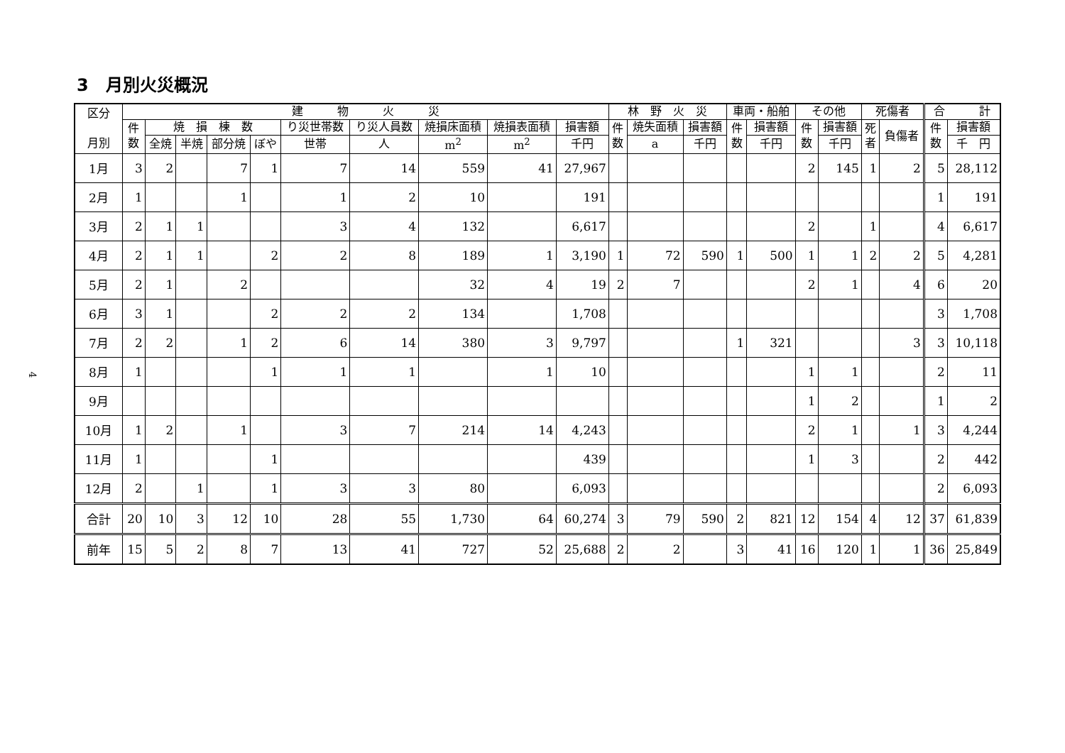4
3　月別火災概況
| 区分 月別 | 建 物 火 災 | | | | | | | | | | 林 野 火 災 | | | 車両・船舶 | | その他 | | 死傷者 | | 合 計 | |
| --- | --- | --- | --- | --- | --- | --- | --- | --- | --- | --- | --- | --- | --- | --- | --- | --- | --- | --- | --- | --- | --- |
| | 件 数 | 焼 損 棟 数 | | | | り災世帯数 | り災人員数 | 焼損床面積 | 焼損表面積 | 損害額 | 件 数 | 焼失面積 | 損害額 | 件 数 | 損害額 | 件 数 | 損害額 | 死 者 | 負傷者 | 件 数 | 損害額 |
| | | 全焼 | 半焼 | 部分焼 | ぼや | 世帯 | 人 | m<sup>2</sup> | m<sup>2</sup> | 千円 | | a | 千円 | | 千円 | | 千円 | | | | 千 円 |
| 1月 | 3 | 2 | | 7 | 1 | 7 | 14 | 559 | 41 | 27,967 | | | | | | 2 | 145 | 1 | 2 | 5 | 28,112 |
| 2月 | 1 | | | 1 | | 1 | 2 | 10 | | 191 | | | | | | | | | | 1 | 191 |
| 3月 | 2 | 1 | 1 | | | 3 | 4 | 132 | | 6,617 | | | | | | 2 | | 1 | | 4 | 6,617 |
| 4月 | 2 | 1 | 1 | | 2 | 2 | 8 | 189 | 1 | 3,190 | 1 | 72 | 590 | 1 | 500 | 1 | 1 | 2 | 2 | 5 | 4,281 |
| 5月 | 2 | 1 | | 2 | | | | 32 | 4 | 19 | 2 | 7 | | | | 2 | 1 | | 4 | 6 | 20 |
| 6月 | 3 | 1 | | | 2 | 2 | 2 | 134 | | 1,708 | | | | | | | | | | 3 | 1,708 |
| 7月 | 2 | 2 | | 1 | 2 | 6 | 14 | 380 | 3 | 9,797 | | | | 1 | 321 | | | | 3 | 3 | 10,118 |
| 8月 | 1 | | | | 1 | 1 | 1 | | 1 | 10 | | | | | | 1 | 1 | | | 2 | 11 |
| 9月 | | | | | | | | | | | | | | | | 1 | 2 | | | 1 | 2 |
| 10月 | 1 | 2 | | 1 | | 3 | 7 | 214 | 14 | 4,243 | | | | | | 2 | 1 | | 1 | 3 | 4,244 |
| 11月 | 1 | | | | 1 | | | | | 439 | | | | | | 1 | 3 | | | 2 | 442 |
| 12月 | 2 | | 1 | | 1 | 3 | 3 | 80 | | 6,093 | | | | | | | | | | 2 | 6,093 |
| 合計 | 20 | 10 | 3 | 12 | 10 | 28 | 55 | 1,730 | 64 | 60,274 | 3 | 79 | 590 | 2 | 821 | 12 | 154 | 4 | 12 | 37 | 61,839 |
| 前年 | 15 | 5 | 2 | 8 | 7 | 13 | 41 | 727 | 52 | 25,688 | 2 | 2 | | 3 | 41 | 16 | 120 | 1 | 1 | 36 | 25,849 |